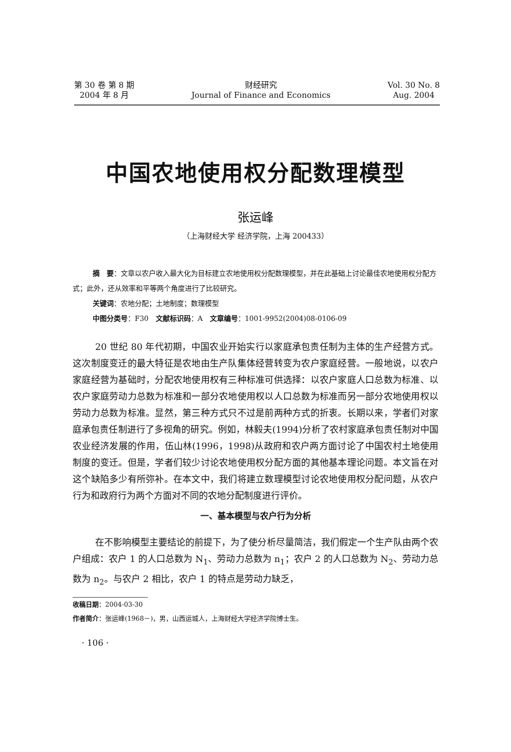第 30 卷 第 8 期
2004 年 8 月
财经研究
Journal of Finance and Economics
Vol. 30 No. 8
Aug. 2004
中国农地使用权分配数理模型
张运峰
（上海财经大学 经济学院，上海 200433）
摘　要：文章以农户收入最大化为目标建立农地使用权分配数理模型，并在此基础上讨论最佳农地使用权分配方式；此外，还从效率和平等两个角度进行了比较研究。
关键词：农地分配；土地制度；数理模型
中图分类号：F30　文献标识码：A　文章编号：1001-9952(2004)08-0106-09
20 世纪 80 年代初期，中国农业开始实行以家庭承包责任制为主体的生产经营方式。这次制度变迁的最大特征是农地由生产队集体经营转变为农户家庭经营。一般地说，以农户家庭经营为基础时，分配农地使用权有三种标准可供选择：以农户家庭人口总数为标准、以农户家庭劳动力总数为标准和一部分农地使用权以人口总数为标准而另一部分农地使用权以劳动力总数为标准。显然，第三种方式只不过是前两种方式的折衷。长期以来，学者们对家庭承包责任制进行了多视角的研究。例如，林毅夫(1994)分析了农村家庭承包责任制对中国农业经济发展的作用，伍山林(1996，1998)从政府和农户两方面讨论了中国农村土地使用制度的变迁。但是，学者们较少讨论农地使用权分配方面的其他基本理论问题。本文旨在对这个缺陷多少有所弥补。在本文中，我们将建立数理模型讨论农地使用权分配问题，从农户行为和政府行为两个方面对不同的农地分配制度进行评价。
一、基本模型与农户行为分析
在不影响模型主要结论的前提下，为了使分析尽量简洁，我们假定一个生产队由两个农户组成：农户 1 的人口总数为 N<sub>1</sub>、劳动力总数为 n<sub>1</sub>；农户 2 的人口总数为 N<sub>2</sub>、劳动力总数为 n<sub>2</sub>。与农户 2 相比，农户 1 的特点是劳动力缺乏，
收稿日期：2004-03-30
作者简介：张运峰(1968－)，男，山西运城人，上海财经大学经济学院博士生。
· 106 ·